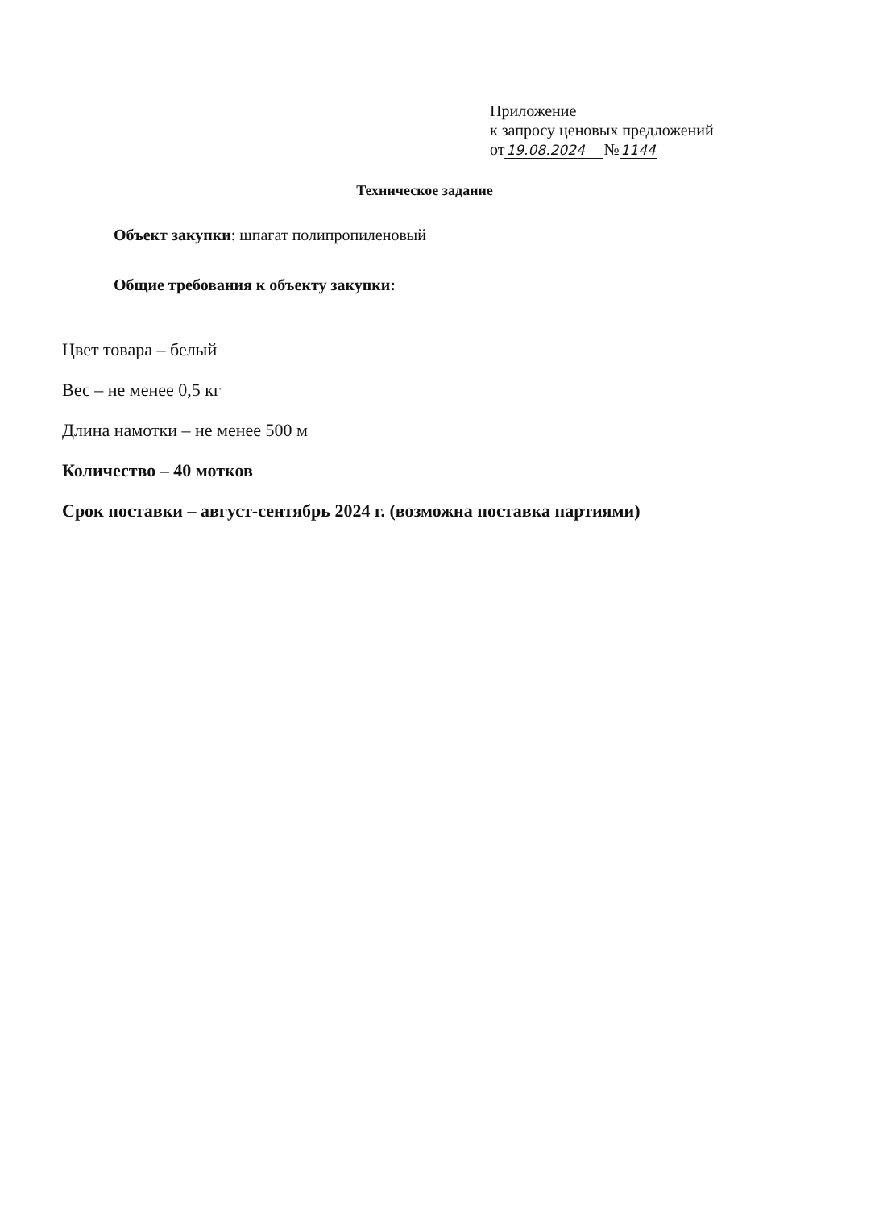Приложение
к запросу ценовых предложений
от19.08.2024 №1144
Техническое задание
Объект закупки: шпагат полипропиленовый
Общие требования к объекту закупки:
Цвет товара – белый
Вес – не менее 0,5 кг
Длина намотки – не менее 500 м
Количество – 40 мотков
Срок поставки – август-сентябрь 2024 г. (возможна поставка партиями)